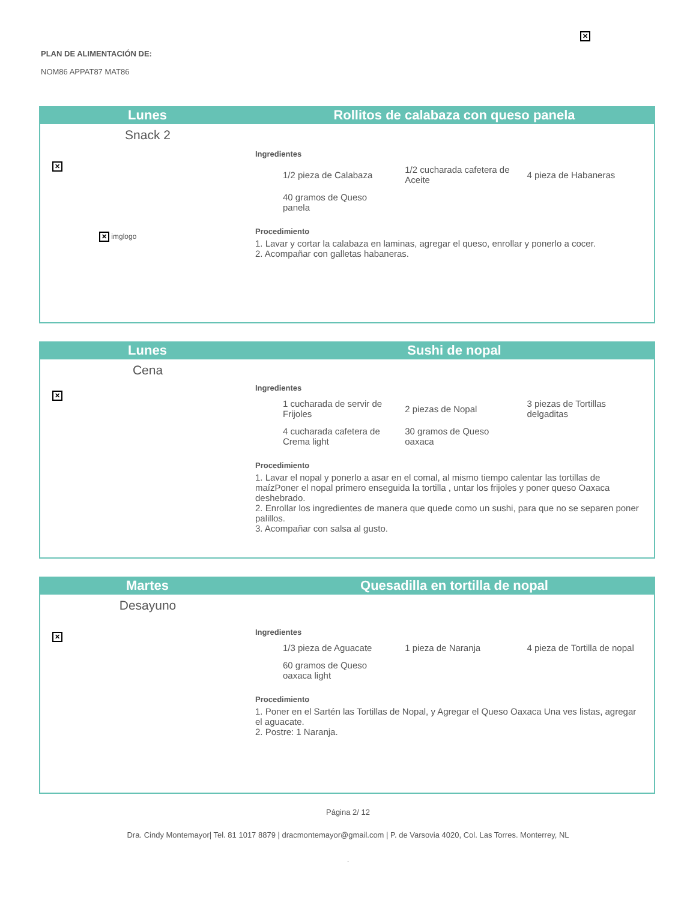✕
PLAN DE ALIMENTACIÓN DE:
NOM86 APPAT87 MAT86
| Lunes | Rollitos de calabaza con queso panela |
| --- | --- |
Snack 2
✕
✕ imglogo
Ingredientes
1/2 pieza de Calabaza
1/2 cucharada cafetera de Aceite
4 pieza de Habaneras
40 gramos de Queso panela
Procedimiento
1. Lavar y cortar la calabaza en laminas, agregar el queso, enrollar y ponerlo a cocer.
2. Acompañar con galletas habaneras.
| Lunes | Sushi de nopal |
| --- | --- |
Cena
✕
Ingredientes
1 cucharada de servir de Frijoles
2 piezas de Nopal
3 piezas de Tortillas delgaditas
4 cucharada cafetera de Crema light
30 gramos de Queso oaxaca
Procedimiento
1. Lavar el nopal y ponerlo a asar en el comal, al mismo tiempo calentar las tortillas de maízPoner el nopal primero enseguida la tortilla , untar los frijoles y poner queso Oaxaca deshebrado.
2. Enrollar los ingredientes de manera que quede como un sushi, para que no se separen poner palillos.
3. Acompañar con salsa al gusto.
| Martes | Quesadilla en tortilla de nopal |
| --- | --- |
Desayuno
✕
Ingredientes
1/3 pieza de Aguacate
1 pieza de Naranja
4 pieza de Tortilla de nopal
60 gramos de Queso oaxaca light
Procedimiento
1. Poner en el Sartén las Tortillas de Nopal, y Agregar el Queso Oaxaca Una ves listas, agregar el aguacate.
2. Postre: 1 Naranja.
Página 2/ 12
Dra. Cindy Montemayor| Tel. 81 1017 8879 | dracmontemayor@gmail.com | P. de Varsovia 4020, Col. Las Torres. Monterrey, NL
.